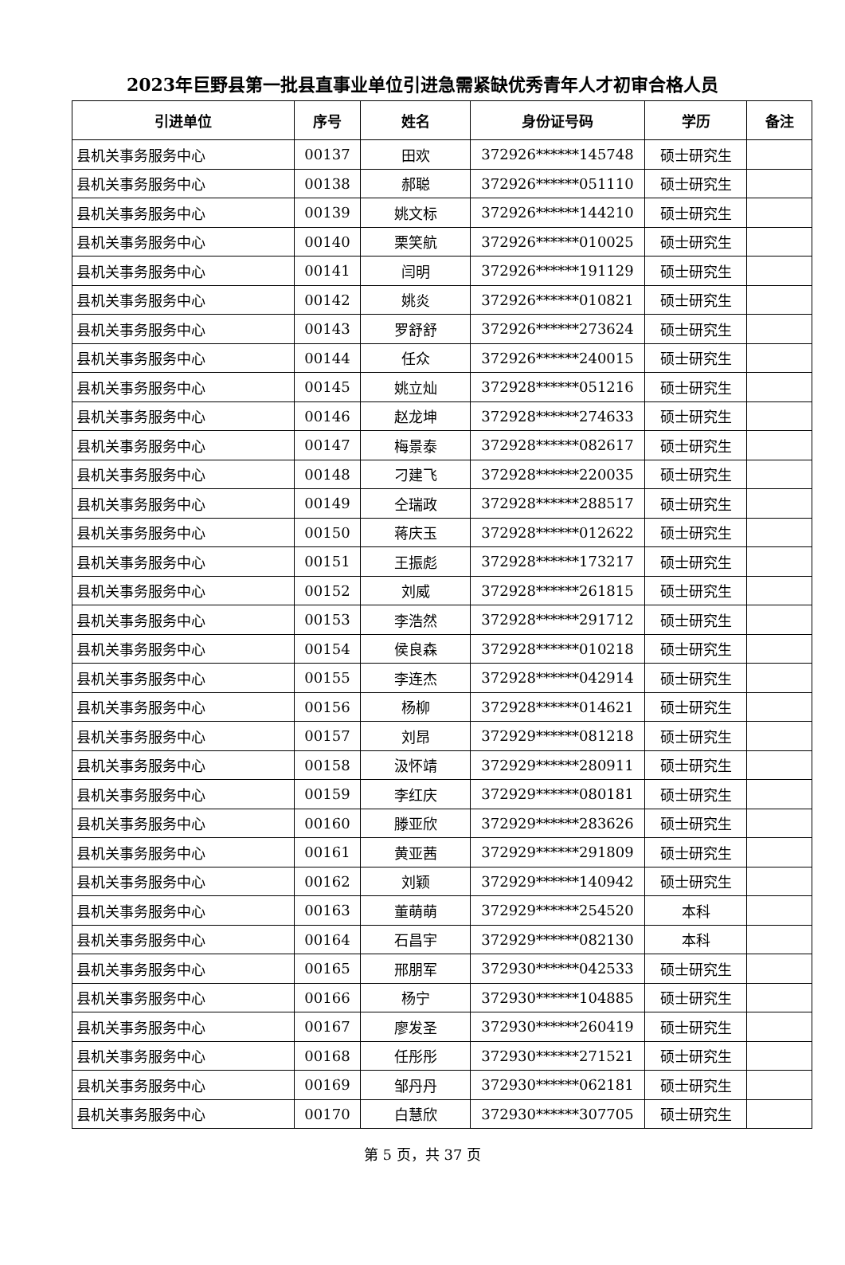2023年巨野县第一批县直事业单位引进急需紧缺优秀青年人才初审合格人员
| 引进单位 | 序号 | 姓名 | 身份证号码 | 学历 | 备注 |
| --- | --- | --- | --- | --- | --- |
| 县机关事务服务中心 | 00137 | 田欢 | 372926******145748 | 硕士研究生 | |
| 县机关事务服务中心 | 00138 | 郝聪 | 372926******051110 | 硕士研究生 | |
| 县机关事务服务中心 | 00139 | 姚文标 | 372926******144210 | 硕士研究生 | |
| 县机关事务服务中心 | 00140 | 栗笑航 | 372926******010025 | 硕士研究生 | |
| 县机关事务服务中心 | 00141 | 闫明 | 372926******191129 | 硕士研究生 | |
| 县机关事务服务中心 | 00142 | 姚炎 | 372926******010821 | 硕士研究生 | |
| 县机关事务服务中心 | 00143 | 罗舒舒 | 372926******273624 | 硕士研究生 | |
| 县机关事务服务中心 | 00144 | 任众 | 372926******240015 | 硕士研究生 | |
| 县机关事务服务中心 | 00145 | 姚立灿 | 372928******051216 | 硕士研究生 | |
| 县机关事务服务中心 | 00146 | 赵龙坤 | 372928******274633 | 硕士研究生 | |
| 县机关事务服务中心 | 00147 | 梅景泰 | 372928******082617 | 硕士研究生 | |
| 县机关事务服务中心 | 00148 | 刁建飞 | 372928******220035 | 硕士研究生 | |
| 县机关事务服务中心 | 00149 | 仝瑞政 | 372928******288517 | 硕士研究生 | |
| 县机关事务服务中心 | 00150 | 蒋庆玉 | 372928******012622 | 硕士研究生 | |
| 县机关事务服务中心 | 00151 | 王振彪 | 372928******173217 | 硕士研究生 | |
| 县机关事务服务中心 | 00152 | 刘威 | 372928******261815 | 硕士研究生 | |
| 县机关事务服务中心 | 00153 | 李浩然 | 372928******291712 | 硕士研究生 | |
| 县机关事务服务中心 | 00154 | 侯良森 | 372928******010218 | 硕士研究生 | |
| 县机关事务服务中心 | 00155 | 李连杰 | 372928******042914 | 硕士研究生 | |
| 县机关事务服务中心 | 00156 | 杨柳 | 372928******014621 | 硕士研究生 | |
| 县机关事务服务中心 | 00157 | 刘昂 | 372929******081218 | 硕士研究生 | |
| 县机关事务服务中心 | 00158 | 汲怀靖 | 372929******280911 | 硕士研究生 | |
| 县机关事务服务中心 | 00159 | 李红庆 | 372929******080181 | 硕士研究生 | |
| 县机关事务服务中心 | 00160 | 滕亚欣 | 372929******283626 | 硕士研究生 | |
| 县机关事务服务中心 | 00161 | 黄亚茜 | 372929******291809 | 硕士研究生 | |
| 县机关事务服务中心 | 00162 | 刘颖 | 372929******140942 | 硕士研究生 | |
| 县机关事务服务中心 | 00163 | 董萌萌 | 372929******254520 | 本科 | |
| 县机关事务服务中心 | 00164 | 石昌宇 | 372929******082130 | 本科 | |
| 县机关事务服务中心 | 00165 | 邢朋军 | 372930******042533 | 硕士研究生 | |
| 县机关事务服务中心 | 00166 | 杨宁 | 372930******104885 | 硕士研究生 | |
| 县机关事务服务中心 | 00167 | 廖发圣 | 372930******260419 | 硕士研究生 | |
| 县机关事务服务中心 | 00168 | 任彤彤 | 372930******271521 | 硕士研究生 | |
| 县机关事务服务中心 | 00169 | 邹丹丹 | 372930******062181 | 硕士研究生 | |
| 县机关事务服务中心 | 00170 | 白慧欣 | 372930******307705 | 硕士研究生 | |
第 5 页，共 37 页